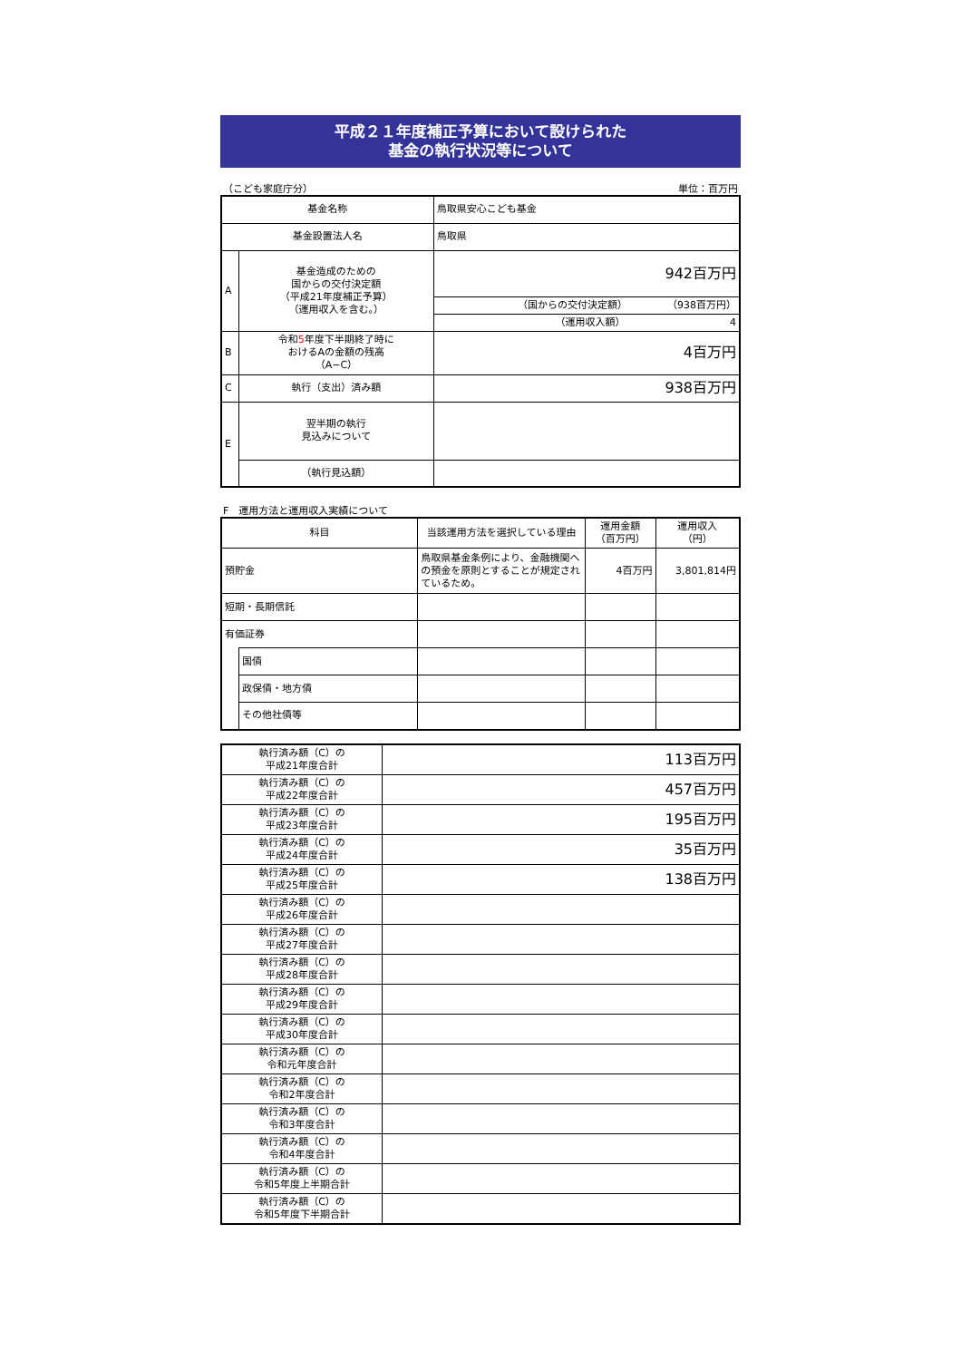平成２１年度補正予算において設けられた
基金の執行状況等について
（こども家庭庁分） 単位：百万円
| 基金名称 | | 鳥取県安心こども基金 |
| 基金設置法人名 | | 鳥取県 |
| A | 基金造成のための 国からの交付決定額 （平成21年度補正予算） （運用収入を含む。） | 942百万円 |
| | | （国からの交付決定額） （938百万円） |
| | | （運用収入額） 4 |
| B | 令和 5 年度下半期終了時に おけるAの金額の残高 （A−C） | 4百万円 |
| C | 執行（支出）済み額 | 938百万円 |
| E | 翌半期の執行 見込みについて | |
| | （執行見込額） | |
F　運用方法と運用収入実績について
| 科目 | | 当該運用方法を選択している理由 | 運用金額 （百万円） | 運用収入 （円） |
| --- | --- | --- | --- | --- |
| 預貯金 | | 鳥取県基金条例により、金融機関への預金を原則とすることが規定されているため。 | 4百万円 | 3,801,814円 |
| 短期・長期信託 | | | | |
| 有価証券 | | | | |
| | 国債 | | | |
| | 政保債・地方債 | | | |
| | その他社債等 | | | |
| 執行済み額（C）の 平成21年度合計 | 113百万円 |
| 執行済み額（C）の 平成22年度合計 | 457百万円 |
| 執行済み額（C）の 平成23年度合計 | 195百万円 |
| 執行済み額（C）の 平成24年度合計 | 35百万円 |
| 執行済み額（C）の 平成25年度合計 | 138百万円 |
| 執行済み額（C）の 平成26年度合計 | |
| 執行済み額（C）の 平成27年度合計 | |
| 執行済み額（C）の 平成28年度合計 | |
| 執行済み額（C）の 平成29年度合計 | |
| 執行済み額（C）の 平成30年度合計 | |
| 執行済み額（C）の 令和元年度合計 | |
| 執行済み額（C）の 令和2年度合計 | |
| 執行済み額（C）の 令和3年度合計 | |
| 執行済み額（C）の 令和4年度合計 | |
| 執行済み額（C）の 令和5年度上半期合計 | |
| 執行済み額（C）の 令和5年度下半期合計 | |